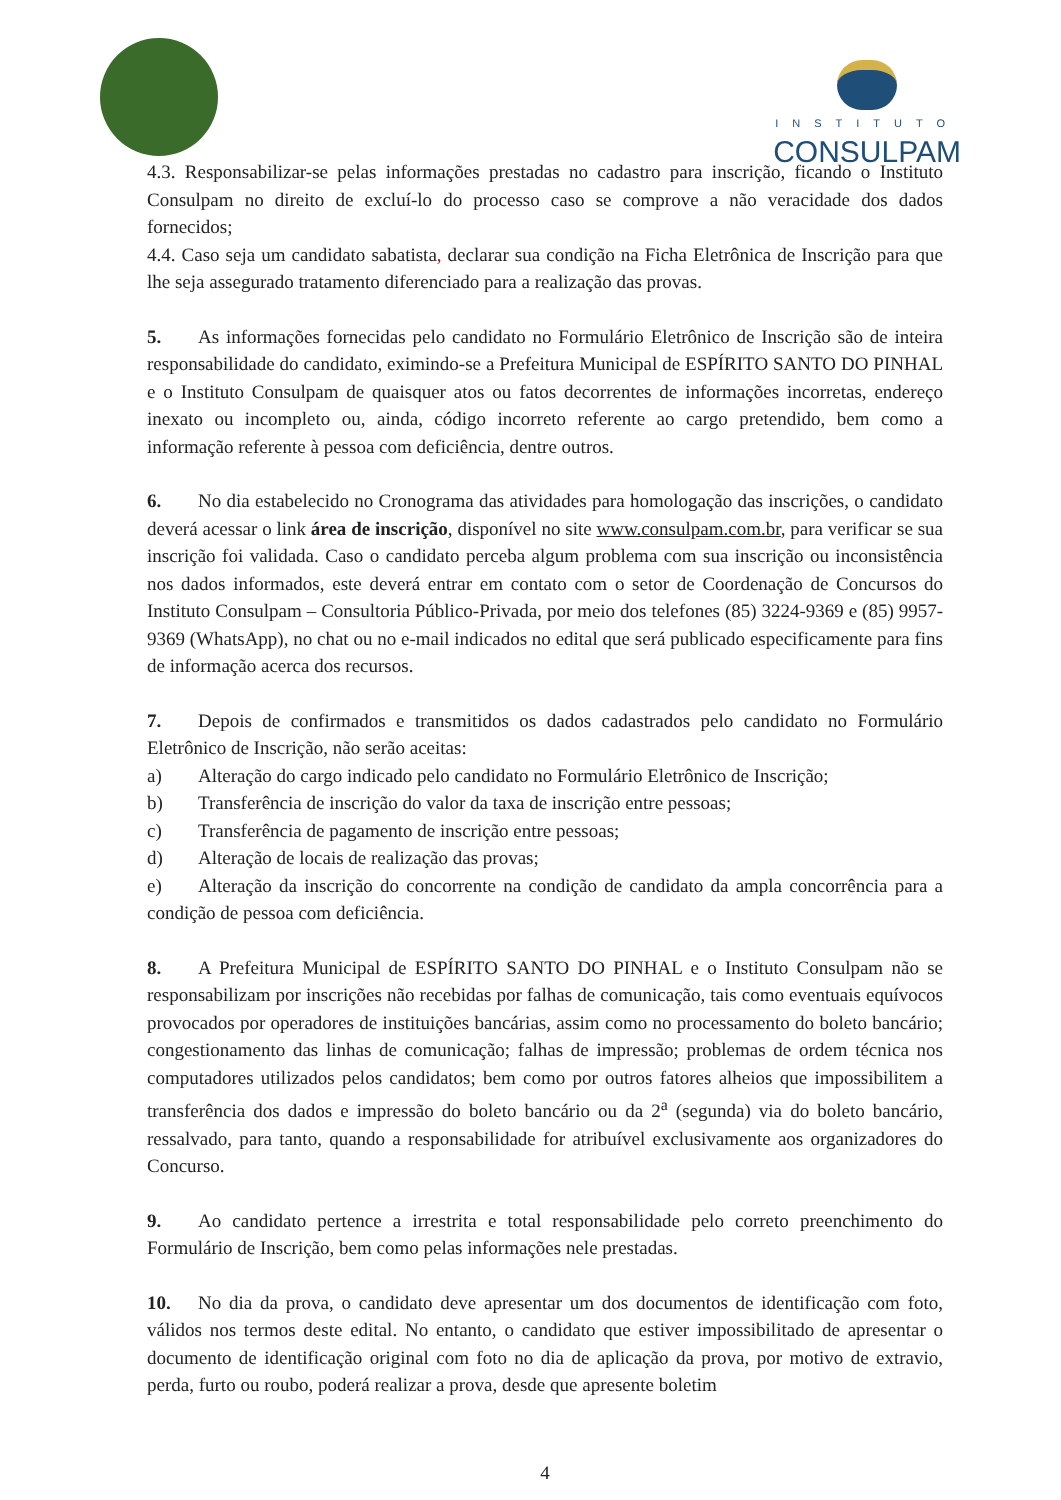INSTITUTO
CONSULPAM
4.3. Responsabilizar-se pelas informações prestadas no cadastro para inscrição, ficando o Instituto Consulpam no direito de excluí-lo do processo caso se comprove a não veracidade dos dados fornecidos;
4.4. Caso seja um candidato sabatista, declarar sua condição na Ficha Eletrônica de Inscrição para que lhe seja assegurado tratamento diferenciado para a realização das provas.
5. As informações fornecidas pelo candidato no Formulário Eletrônico de Inscrição são de inteira responsabilidade do candidato, eximindo-se a Prefeitura Municipal de ESPÍRITO SANTO DO PINHAL e o Instituto Consulpam de quaisquer atos ou fatos decorrentes de informações incorretas, endereço inexato ou incompleto ou, ainda, código incorreto referente ao cargo pretendido, bem como a informação referente à pessoa com deficiência, dentre outros.
6. No dia estabelecido no Cronograma das atividades para homologação das inscrições, o candidato deverá acessar o link área de inscrição, disponível no site www.consulpam.com.br, para verificar se sua inscrição foi validada. Caso o candidato perceba algum problema com sua inscrição ou inconsistência nos dados informados, este deverá entrar em contato com o setor de Coordenação de Concursos do Instituto Consulpam – Consultoria Público-Privada, por meio dos telefones (85) 3224-9369 e (85) 9957-9369 (WhatsApp), no chat ou no e-mail indicados no edital que será publicado especificamente para fins de informação acerca dos recursos.
7. Depois de confirmados e transmitidos os dados cadastrados pelo candidato no Formulário Eletrônico de Inscrição, não serão aceitas:
a) Alteração do cargo indicado pelo candidato no Formulário Eletrônico de Inscrição;
b) Transferência de inscrição do valor da taxa de inscrição entre pessoas;
c) Transferência de pagamento de inscrição entre pessoas;
d) Alteração de locais de realização das provas;
e) Alteração da inscrição do concorrente na condição de candidato da ampla concorrência para a condição de pessoa com deficiência.
8. A Prefeitura Municipal de ESPÍRITO SANTO DO PINHAL e o Instituto Consulpam não se responsabilizam por inscrições não recebidas por falhas de comunicação, tais como eventuais equívocos provocados por operadores de instituições bancárias, assim como no processamento do boleto bancário; congestionamento das linhas de comunicação; falhas de impressão; problemas de ordem técnica nos computadores utilizados pelos candidatos; bem como por outros fatores alheios que impossibilitem a transferência dos dados e impressão do boleto bancário ou da 2<sup>a</sup> (segunda) via do boleto bancário, ressalvado, para tanto, quando a responsabilidade for atribuível exclusivamente aos organizadores do Concurso.
9. Ao candidato pertence a irrestrita e total responsabilidade pelo correto preenchimento do Formulário de Inscrição, bem como pelas informações nele prestadas.
10. No dia da prova, o candidato deve apresentar um dos documentos de identificação com foto, válidos nos termos deste edital. No entanto, o candidato que estiver impossibilitado de apresentar o documento de identificação original com foto no dia de aplicação da prova, por motivo de extravio, perda, furto ou roubo, poderá realizar a prova, desde que apresente boletim
4